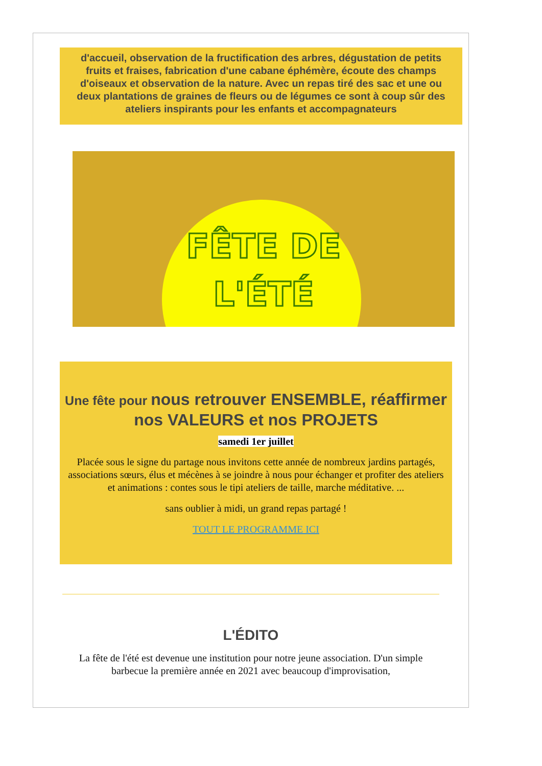d'accueil, observation de la fructification des arbres, dégustation de petits fruits et fraises, fabrication d'une cabane éphémère, écoute des champs d'oiseaux et observation de la nature. Avec un repas tiré des sac et une ou deux plantations de graines de fleurs ou de légumes ce sont à coup sûr des ateliers inspirants pour les enfants et accompagnateurs
FÊTE DE
L'ÉTÉ
Une fête pour nous retrouver ENSEMBLE, réaffirmer nos VALEURS et nos PROJETS
samedi 1er juillet
Placée sous le signe du partage nous invitons cette année de nombreux jardins partagés, associations sœurs, élus et mécènes à se joindre à nous pour échanger et profiter des ateliers et animations : contes sous le tipi ateliers de taille, marche méditative. ...
sans oublier à midi, un grand repas partagé !
TOUT LE PROGRAMME ICI
L'ÉDITO
La fête de l'été est devenue une institution pour notre jeune association. D'un simple barbecue la première année en 2021 avec beaucoup d'improvisation,